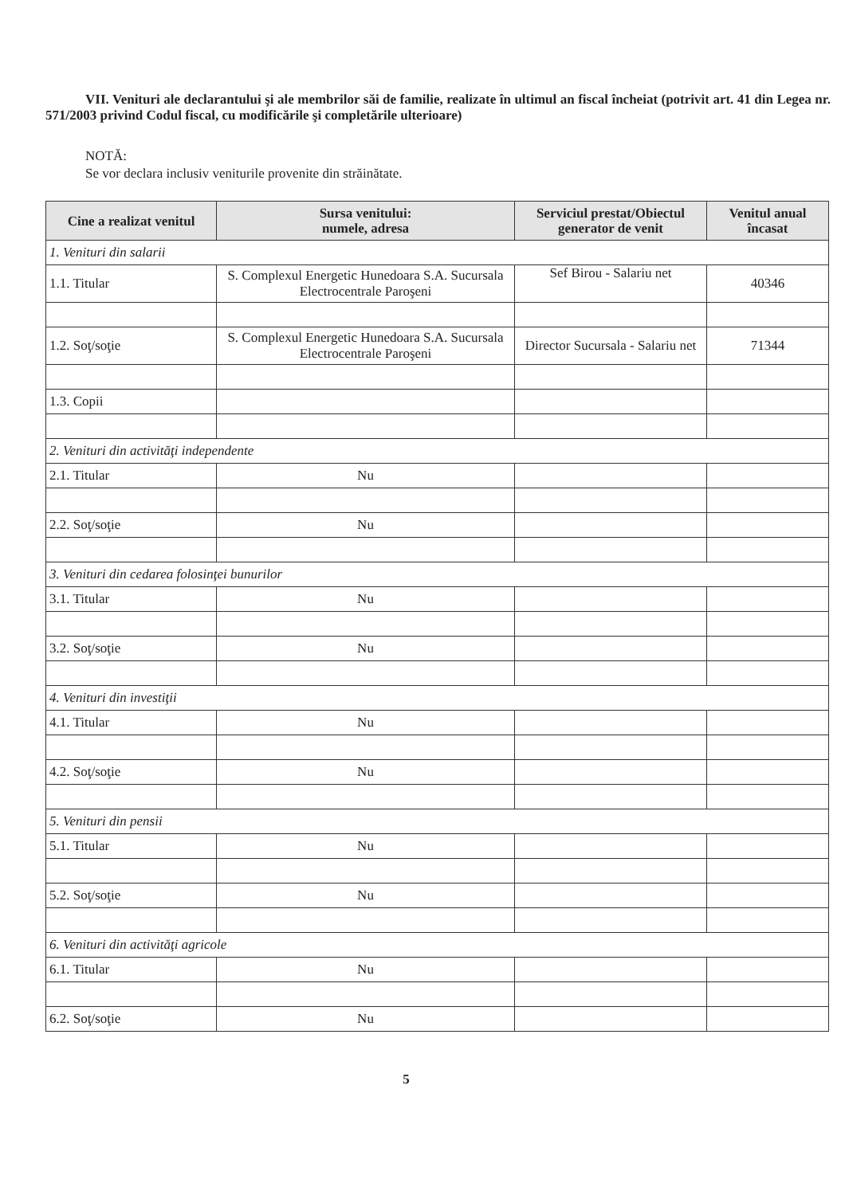VII. Venituri ale declarantului şi ale membrilor săi de familie, realizate în ultimul an fiscal încheiat (potrivit art. 41 din Legea nr. 571/2003 privind Codul fiscal, cu modificările şi completările ulterioare)
NOTĂ:
Se vor declara inclusiv veniturile provenite din străinătate.
| Cine a realizat venitul | Sursa venitului: numele, adresa | Serviciul prestat/Obiectul generator de venit | Venitul anual încasat |
| --- | --- | --- | --- |
| 1. Venituri din salarii | | | |
| 1.1. Titular | S. Complexul Energetic Hunedoara S.A. Sucursala Electrocentrale Paroşeni | Sef Birou - Salariu net | 40346 |
| 1.2. Soţ/soţie | S. Complexul Energetic Hunedoara S.A. Sucursala Electrocentrale Paroşeni | Director Sucursala - Salariu net | 71344 |
| 1.3. Copii | | | |
| 2. Venituri din activităţi independente | | | |
| 2.1. Titular | Nu | | |
| 2.2. Soţ/soţie | Nu | | |
| 3. Venituri din cedarea folosinţei bunurilor | | | |
| 3.1. Titular | Nu | | |
| 3.2. Soţ/soţie | Nu | | |
| 4. Venituri din investiţii | | | |
| 4.1. Titular | Nu | | |
| 4.2. Soţ/soţie | Nu | | |
| 5. Venituri din pensii | | | |
| 5.1. Titular | Nu | | |
| 5.2. Soţ/soţie | Nu | | |
| 6. Venituri din activităţi agricole | | | |
| 6.1. Titular | Nu | | |
| 6.2. Soţ/soţie | Nu | | |
5